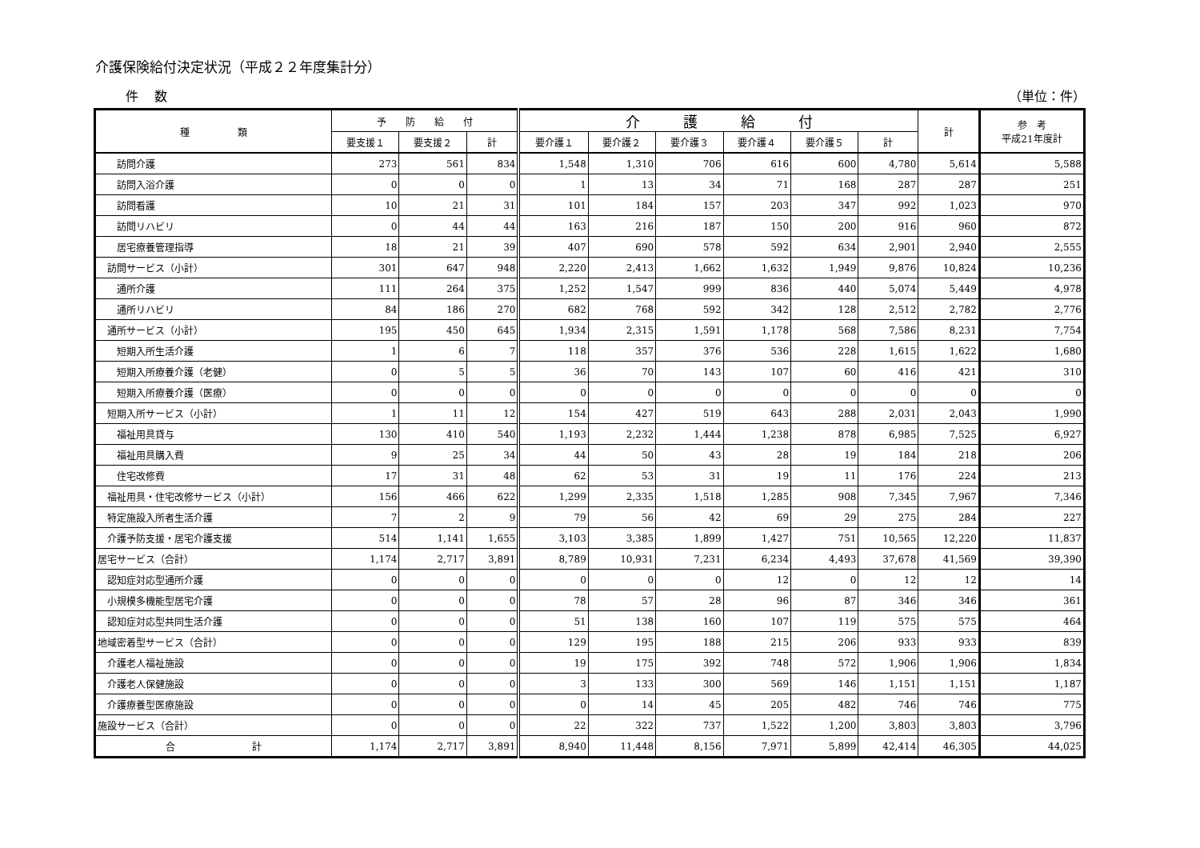介護保険給付決定状況（平成２２年度集計分）
件数 （単位：件）
| 種 類 | 予 防 給 付 | | | 介 護 給 付 | | | | | | 計 | 参 考 平成21年度計 |
| --- | --- | --- | --- | --- | --- | --- | --- | --- | --- | --- | --- |
| | 要支援１ | 要支援２ | 計 | 要介護１ | 要介護２ | 要介護３ | 要介護４ | 要介護５ | 計 | | |
| 訪問介護 | 273 | 561 | 834 | 1,548 | 1,310 | 706 | 616 | 600 | 4,780 | 5,614 | 5,588 |
| 訪問入浴介護 | 0 | 0 | 0 | 1 | 13 | 34 | 71 | 168 | 287 | 287 | 251 |
| 訪問看護 | 10 | 21 | 31 | 101 | 184 | 157 | 203 | 347 | 992 | 1,023 | 970 |
| 訪問リハビリ | 0 | 44 | 44 | 163 | 216 | 187 | 150 | 200 | 916 | 960 | 872 |
| 居宅療養管理指導 | 18 | 21 | 39 | 407 | 690 | 578 | 592 | 634 | 2,901 | 2,940 | 2,555 |
| 訪問サービス（小計） | 301 | 647 | 948 | 2,220 | 2,413 | 1,662 | 1,632 | 1,949 | 9,876 | 10,824 | 10,236 |
| 通所介護 | 111 | 264 | 375 | 1,252 | 1,547 | 999 | 836 | 440 | 5,074 | 5,449 | 4,978 |
| 通所リハビリ | 84 | 186 | 270 | 682 | 768 | 592 | 342 | 128 | 2,512 | 2,782 | 2,776 |
| 通所サービス（小計） | 195 | 450 | 645 | 1,934 | 2,315 | 1,591 | 1,178 | 568 | 7,586 | 8,231 | 7,754 |
| 短期入所生活介護 | 1 | 6 | 7 | 118 | 357 | 376 | 536 | 228 | 1,615 | 1,622 | 1,680 |
| 短期入所療養介護（老健） | 0 | 5 | 5 | 36 | 70 | 143 | 107 | 60 | 416 | 421 | 310 |
| 短期入所療養介護（医療） | 0 | 0 | 0 | 0 | 0 | 0 | 0 | 0 | 0 | 0 | 0 |
| 短期入所サービス（小計） | 1 | 11 | 12 | 154 | 427 | 519 | 643 | 288 | 2,031 | 2,043 | 1,990 |
| 福祉用具貸与 | 130 | 410 | 540 | 1,193 | 2,232 | 1,444 | 1,238 | 878 | 6,985 | 7,525 | 6,927 |
| 福祉用具購入費 | 9 | 25 | 34 | 44 | 50 | 43 | 28 | 19 | 184 | 218 | 206 |
| 住宅改修費 | 17 | 31 | 48 | 62 | 53 | 31 | 19 | 11 | 176 | 224 | 213 |
| 福祉用具・住宅改修サービス（小計） | 156 | 466 | 622 | 1,299 | 2,335 | 1,518 | 1,285 | 908 | 7,345 | 7,967 | 7,346 |
| 特定施設入所者生活介護 | 7 | 2 | 9 | 79 | 56 | 42 | 69 | 29 | 275 | 284 | 227 |
| 介護予防支援・居宅介護支援 | 514 | 1,141 | 1,655 | 3,103 | 3,385 | 1,899 | 1,427 | 751 | 10,565 | 12,220 | 11,837 |
| 居宅サービス（合計） | 1,174 | 2,717 | 3,891 | 8,789 | 10,931 | 7,231 | 6,234 | 4,493 | 37,678 | 41,569 | 39,390 |
| 認知症対応型通所介護 | 0 | 0 | 0 | 0 | 0 | 0 | 12 | 0 | 12 | 12 | 14 |
| 小規模多機能型居宅介護 | 0 | 0 | 0 | 78 | 57 | 28 | 96 | 87 | 346 | 346 | 361 |
| 認知症対応型共同生活介護 | 0 | 0 | 0 | 51 | 138 | 160 | 107 | 119 | 575 | 575 | 464 |
| 地域密着型サービス（合計） | 0 | 0 | 0 | 129 | 195 | 188 | 215 | 206 | 933 | 933 | 839 |
| 介護老人福祉施設 | 0 | 0 | 0 | 19 | 175 | 392 | 748 | 572 | 1,906 | 1,906 | 1,834 |
| 介護老人保健施設 | 0 | 0 | 0 | 3 | 133 | 300 | 569 | 146 | 1,151 | 1,151 | 1,187 |
| 介護療養型医療施設 | 0 | 0 | 0 | 0 | 14 | 45 | 205 | 482 | 746 | 746 | 775 |
| 施設サービス（合計） | 0 | 0 | 0 | 22 | 322 | 737 | 1,522 | 1,200 | 3,803 | 3,803 | 3,796 |
| 合 計 | 1,174 | 2,717 | 3,891 | 8,940 | 11,448 | 8,156 | 7,971 | 5,899 | 42,414 | 46,305 | 44,025 |